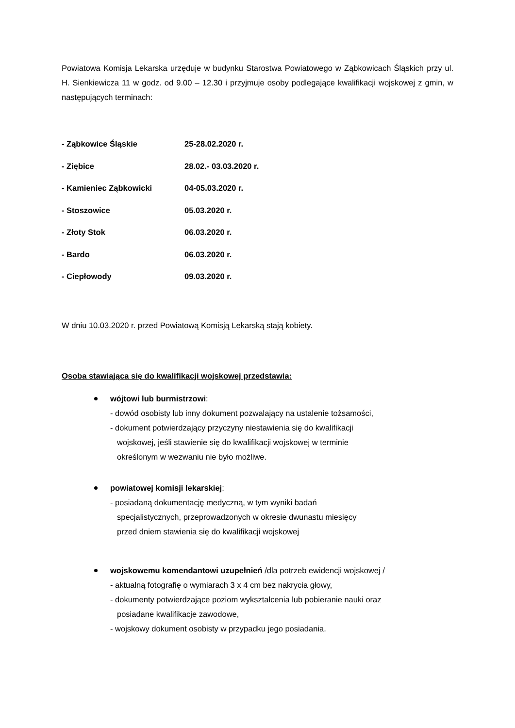Powiatowa Komisja Lekarska urzęduje w budynku Starostwa Powiatowego w Ząbkowicach Śląskich przy ul. H. Sienkiewicza 11 w godz. od 9.00 – 12.30 i przyjmuje osoby podlegające kwalifikacji wojskowej z gmin, w następujących terminach:
| - Ząbkowice Śląskie | 25-28.02.2020 r. |
| - Ziębice | 28.02.- 03.03.2020 r. |
| - Kamieniec Ząbkowicki | 04-05.03.2020 r. |
| - Stoszowice | 05.03.2020 r. |
| - Złoty Stok | 06.03.2020 r. |
| - Bardo | 06.03.2020 r. |
| - Ciepłowody | 09.03.2020 r. |
W dniu 10.03.2020 r. przed Powiatową Komisją Lekarską stają kobiety.
Osoba stawiająca się do kwalifikacji wojskowej przedstawia:
wójtowi lub burmistrzowi:
- dowód osobisty lub inny dokument pozwalający na ustalenie tożsamości,
- dokument potwierdzający przyczyny niestawienia się do kwalifikacji
wojskowej, jeśli stawienie się do kwalifikacji wojskowej w terminie
określonym w wezwaniu nie było możliwe.
powiatowej komisji lekarskiej:
- posiadaną dokumentację medyczną, w tym wyniki badań
specjalistycznych, przeprowadzonych w okresie dwunastu miesięcy
przed dniem stawienia się do kwalifikacji wojskowej
wojskowemu komendantowi uzupełnień /dla potrzeb ewidencji wojskowej /
- aktualną fotografię o wymiarach 3 x 4 cm bez nakrycia głowy,
- dokumenty potwierdzające poziom wykształcenia lub pobieranie nauki oraz
posiadane kwalifikacje zawodowe,
- wojskowy dokument osobisty w przypadku jego posiadania.